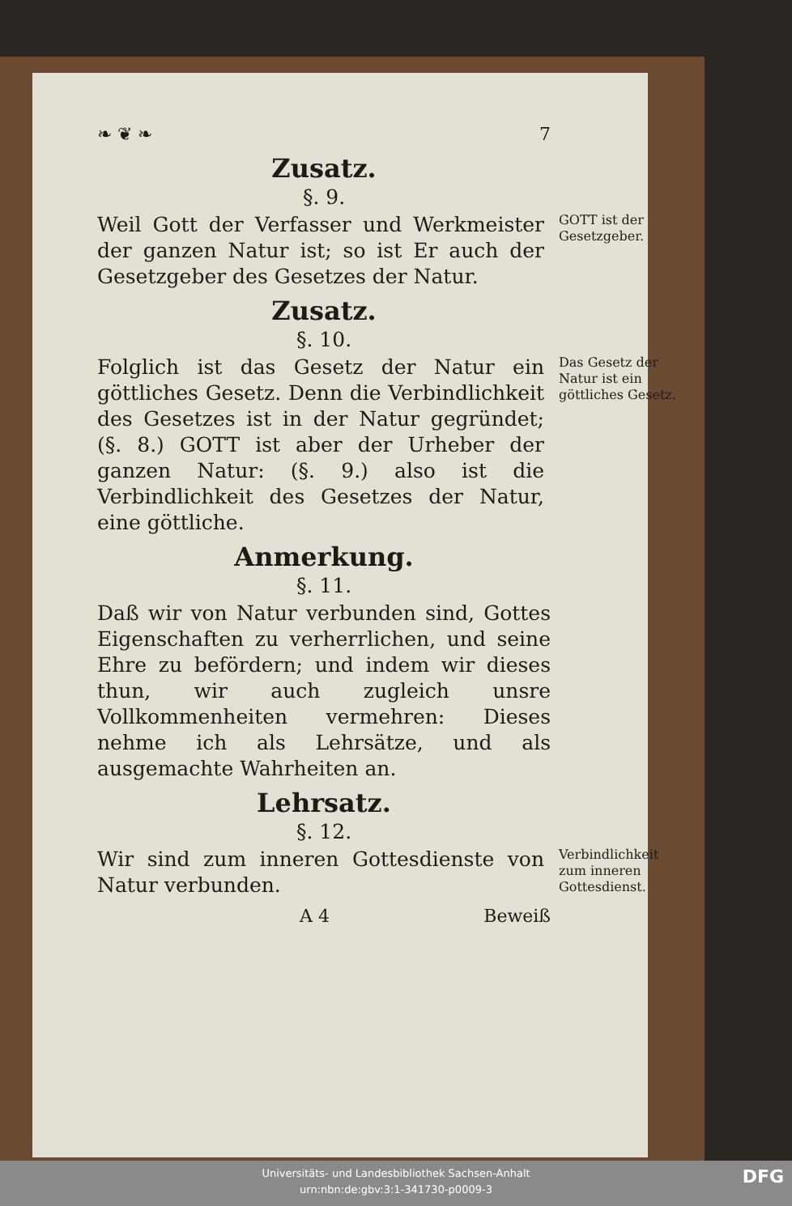❧ ❦ ❧ 7
Zusatz.
§. 9.
Weil Gott der Verfasser und Werkmeister der ganzen Natur ist; so ist Er auch der Gesetzgeber des Gesetzes der Natur.
GOTT ist der Gesetzgeber.
Zusatz.
§. 10.
Folglich ist das Gesetz der Natur ein göttliches Gesetz. Denn die Verbindlichkeit des Gesetzes ist in der Natur gegründet; (§. 8.) GOTT ist aber der Urheber der ganzen Natur: (§. 9.) also ist die Verbindlichkeit des Gesetzes der Natur, eine göttliche.
Das Gesetz der Natur ist ein göttliches Gesetz.
Anmerkung.
§. 11.
Daß wir von Natur verbunden sind, Gottes Eigenschaften zu verherrlichen, und seine Ehre zu befördern; und indem wir dieses thun, wir auch zugleich unsre Vollkommenheiten vermehren: Dieses nehme ich als Lehrsätze, und als ausgemachte Wahrheiten an.
Lehrsatz.
§. 12.
Wir sind zum inneren Gottesdienste von Natur verbunden.
Verbindlichkeit zum inneren Gottesdienst.
A 4 Beweiß
Universitäts- und Landesbibliothek Sachsen-Anhalt
urn:nbn:de:gbv:3:1-341730-p0009-3
DFG